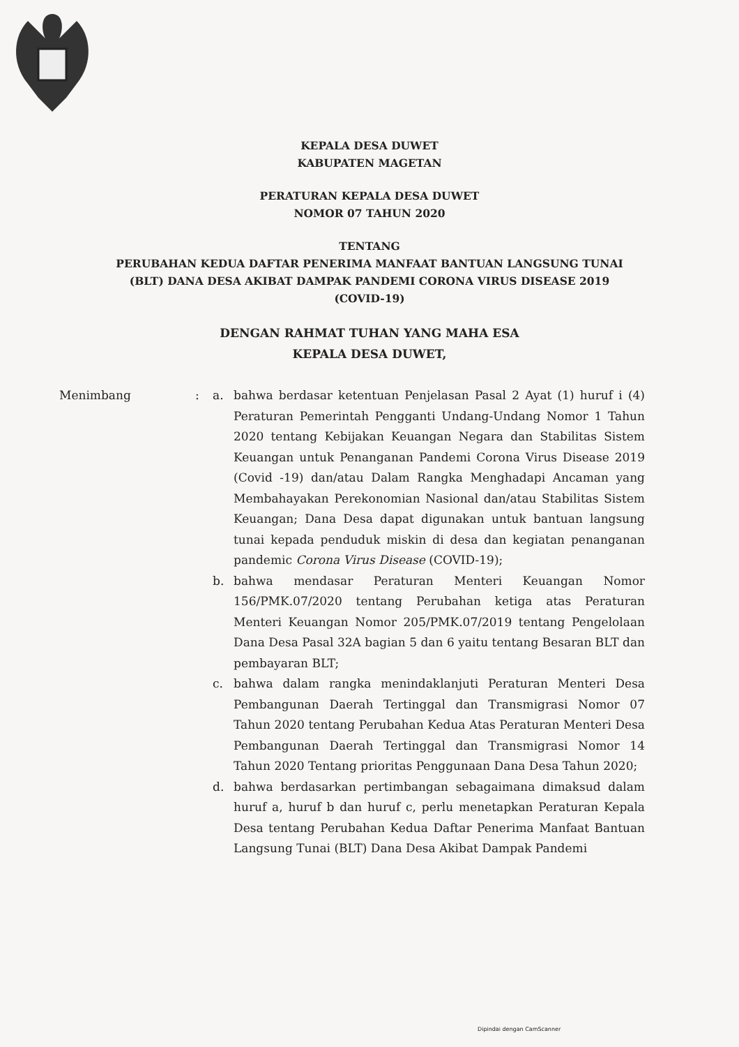KEPALA DESA DUWET
KABUPATEN MAGETAN
PERATURAN KEPALA DESA DUWET
NOMOR 07 TAHUN 2020
TENTANG
PERUBAHAN KEDUA DAFTAR PENERIMA MANFAAT BANTUAN LANGSUNG TUNAI
(BLT) DANA DESA AKIBAT DAMPAK PANDEMI CORONA VIRUS DISEASE 2019
(COVID-19)
DENGAN RAHMAT TUHAN YANG MAHA ESA
KEPALA DESA DUWET,
Menimbang : a. bahwa berdasar ketentuan Penjelasan Pasal 2 Ayat (1) huruf i (4) Peraturan Pemerintah Pengganti Undang-Undang Nomor 1 Tahun 2020 tentang Kebijakan Keuangan Negara dan Stabilitas Sistem Keuangan untuk Penanganan Pandemi Corona Virus Disease 2019 (Covid -19) dan/atau Dalam Rangka Menghadapi Ancaman yang Membahayakan Perekonomian Nasional dan/atau Stabilitas Sistem Keuangan; Dana Desa dapat digunakan untuk bantuan langsung tunai kepada penduduk miskin di desa dan kegiatan penanganan pandemic Corona Virus Disease (COVID-19);
b. bahwa mendasar Peraturan Menteri Keuangan Nomor 156/PMK.07/2020 tentang Perubahan ketiga atas Peraturan Menteri Keuangan Nomor 205/PMK.07/2019 tentang Pengelolaan Dana Desa Pasal 32A bagian 5 dan 6 yaitu tentang Besaran BLT dan pembayaran BLT;
c. bahwa dalam rangka menindaklanjuti Peraturan Menteri Desa Pembangunan Daerah Tertinggal dan Transmigrasi Nomor 07 Tahun 2020 tentang Perubahan Kedua Atas Peraturan Menteri Desa Pembangunan Daerah Tertinggal dan Transmigrasi Nomor 14 Tahun 2020 Tentang prioritas Penggunaan Dana Desa Tahun 2020;
d. bahwa berdasarkan pertimbangan sebagaimana dimaksud dalam huruf a, huruf b dan huruf c, perlu menetapkan Peraturan Kepala Desa tentang Perubahan Kedua Daftar Penerima Manfaat Bantuan Langsung Tunai (BLT) Dana Desa Akibat Dampak Pandemi
Dipindai dengan CamScanner